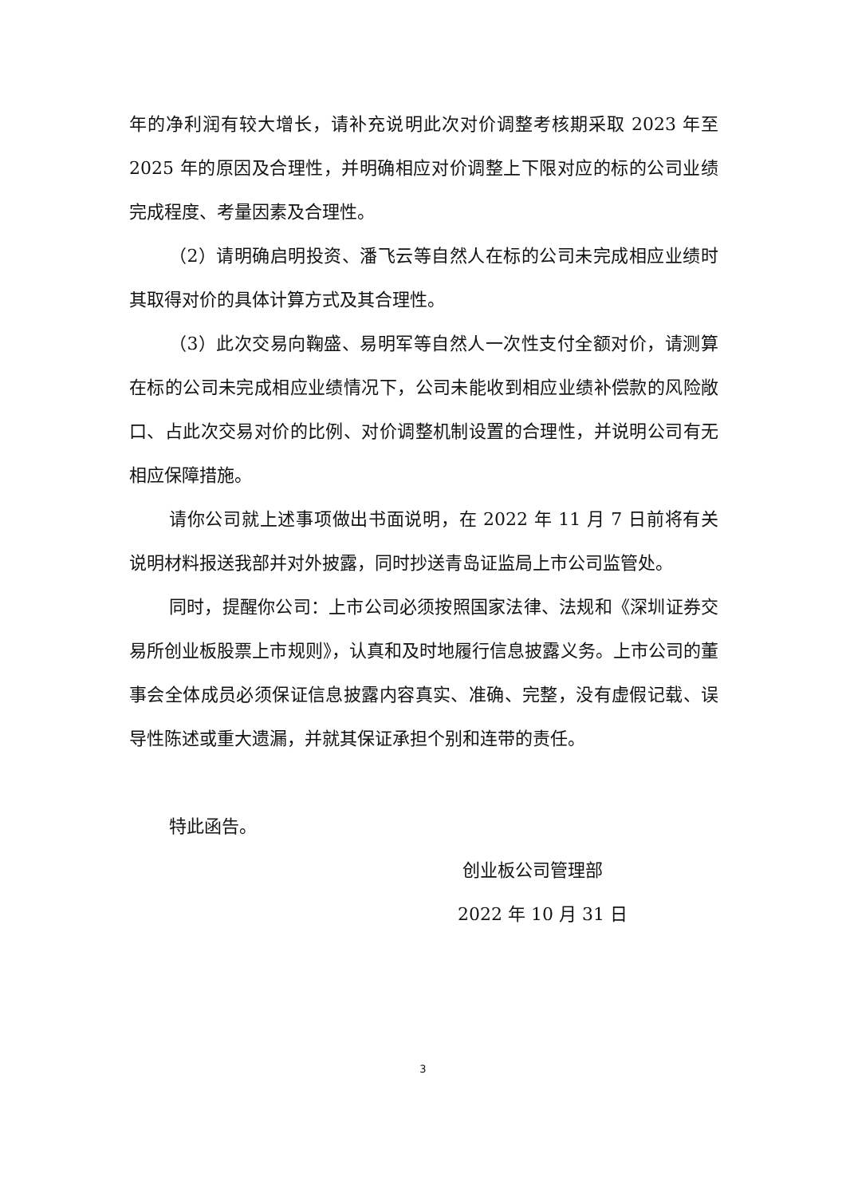年的净利润有较大增长，请补充说明此次对价调整考核期采取 2023 年至 2025 年的原因及合理性，并明确相应对价调整上下限对应的标的公司业绩完成程度、考量因素及合理性。
（2）请明确启明投资、潘飞云等自然人在标的公司未完成相应业绩时其取得对价的具体计算方式及其合理性。
（3）此次交易向鞠盛、易明军等自然人一次性支付全额对价，请测算在标的公司未完成相应业绩情况下，公司未能收到相应业绩补偿款的风险敞口、占此次交易对价的比例、对价调整机制设置的合理性，并说明公司有无相应保障措施。
请你公司就上述事项做出书面说明，在 2022 年 11 月 7 日前将有关说明材料报送我部并对外披露，同时抄送青岛证监局上市公司监管处。
同时，提醒你公司：上市公司必须按照国家法律、法规和《深圳证券交易所创业板股票上市规则》，认真和及时地履行信息披露义务。上市公司的董事会全体成员必须保证信息披露内容真实、准确、完整，没有虚假记载、误导性陈述或重大遗漏，并就其保证承担个别和连带的责任。
特此函告。
创业板公司管理部
2022 年 10 月 31 日
3